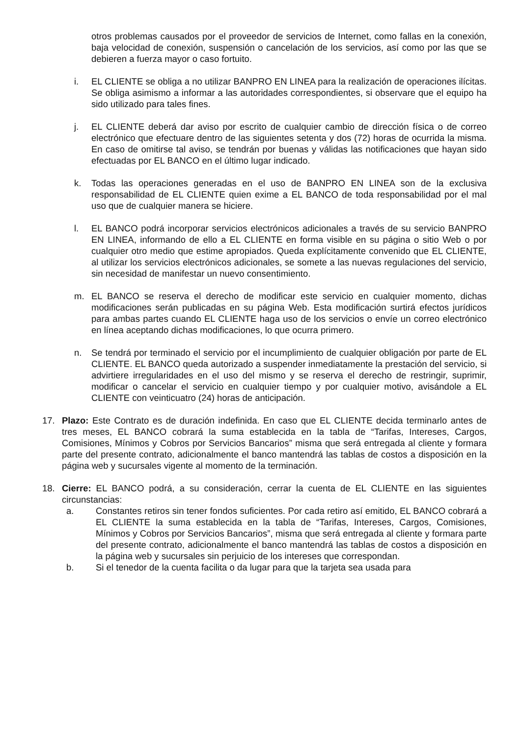otros problemas causados por el proveedor de servicios de Internet, como fallas en la conexión, baja velocidad de conexión, suspensión o cancelación de los servicios, así como por las que se debieren a fuerza mayor o caso fortuito.
i. EL CLIENTE se obliga a no utilizar BANPRO EN LINEA para la realización de operaciones ilícitas. Se obliga asimismo a informar a las autoridades correspondientes, si observare que el equipo ha sido utilizado para tales fines.
j. EL CLIENTE deberá dar aviso por escrito de cualquier cambio de dirección física o de correo electrónico que efectuare dentro de las siguientes setenta y dos (72) horas de ocurrida la misma. En caso de omitirse tal aviso, se tendrán por buenas y válidas las notificaciones que hayan sido efectuadas por EL BANCO en el último lugar indicado.
k. Todas las operaciones generadas en el uso de BANPRO EN LINEA son de la exclusiva responsabilidad de EL CLIENTE quien exime a EL BANCO de toda responsabilidad por el mal uso que de cualquier manera se hiciere.
l. EL BANCO podrá incorporar servicios electrónicos adicionales a través de su servicio BANPRO EN LINEA, informando de ello a EL CLIENTE en forma visible en su página o sitio Web o por cualquier otro medio que estime apropiados. Queda explícitamente convenido que EL CLIENTE, al utilizar los servicios electrónicos adicionales, se somete a las nuevas regulaciones del servicio, sin necesidad de manifestar un nuevo consentimiento.
m. EL BANCO se reserva el derecho de modificar este servicio en cualquier momento, dichas modificaciones serán publicadas en su página Web. Esta modificación surtirá efectos jurídicos para ambas partes cuando EL CLIENTE haga uso de los servicios o envíe un correo electrónico en línea aceptando dichas modificaciones, lo que ocurra primero.
n. Se tendrá por terminado el servicio por el incumplimiento de cualquier obligación por parte de EL CLIENTE. EL BANCO queda autorizado a suspender inmediatamente la prestación del servicio, si advirtiere irregularidades en el uso del mismo y se reserva el derecho de restringir, suprimir, modificar o cancelar el servicio en cualquier tiempo y por cualquier motivo, avisándole a EL CLIENTE con veinticuatro (24) horas de anticipación.
17. Plazo: Este Contrato es de duración indefinida. En caso que EL CLIENTE decida terminarlo antes de tres meses, EL BANCO cobrará la suma establecida en la tabla de “Tarifas, Intereses, Cargos, Comisiones, Mínimos y Cobros por Servicios Bancarios” misma que será entregada al cliente y formara parte del presente contrato, adicionalmente el banco mantendrá las tablas de costos a disposición en la página web y sucursales vigente al momento de la terminación.
18. Cierre: EL BANCO podrá, a su consideración, cerrar la cuenta de EL CLIENTE en las siguientes circunstancias:
a. Constantes retiros sin tener fondos suficientes. Por cada retiro así emitido, EL BANCO cobrará a EL CLIENTE la suma establecida en la tabla de “Tarifas, Intereses, Cargos, Comisiones, Mínimos y Cobros por Servicios Bancarios”, misma que será entregada al cliente y formara parte del presente contrato, adicionalmente el banco mantendrá las tablas de costos a disposición en la página web y sucursales sin perjuicio de los intereses que correspondan.
b. Si el tenedor de la cuenta facilita o da lugar para que la tarjeta sea usada para